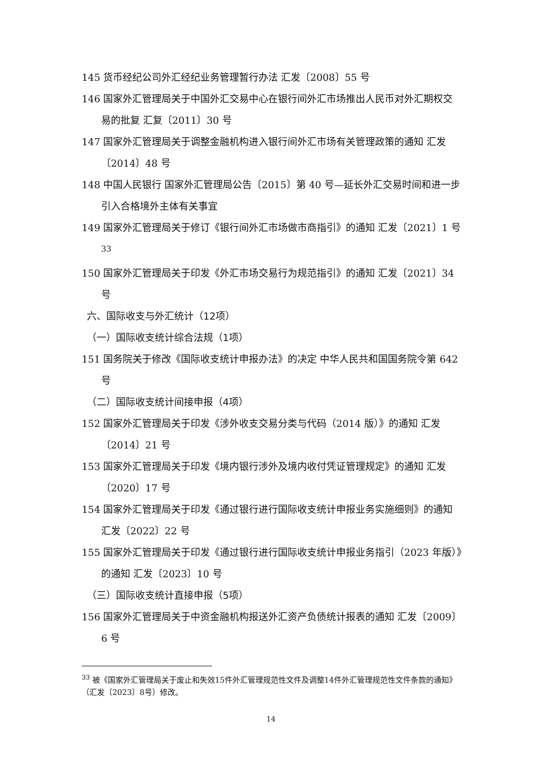145 货币经纪公司外汇经纪业务管理暂行办法 汇发〔2008〕55 号
146 国家外汇管理局关于中国外汇交易中心在银行间外汇市场推出人民币对外汇期权交易的批复 汇复〔2011〕30 号
147 国家外汇管理局关于调整金融机构进入银行间外汇市场有关管理政策的通知 汇发〔2014〕48 号
148 中国人民银行 国家外汇管理局公告〔2015〕第 40 号—延长外汇交易时间和进一步引入合格境外主体有关事宜
149 国家外汇管理局关于修订《银行间外汇市场做市商指引》的通知 汇发〔2021〕1 号<sup>33</sup>
150 国家外汇管理局关于印发《外汇市场交易行为规范指引》的通知 汇发〔2021〕34 号
六、国际收支与外汇统计（12项）
（一）国际收支统计综合法规（1项）
151 国务院关于修改《国际收支统计申报办法》的决定 中华人民共和国国务院令第 642 号
（二）国际收支统计间接申报（4项）
152 国家外汇管理局关于印发《涉外收支交易分类与代码（2014 版）》的通知 汇发〔2014〕21 号
153 国家外汇管理局关于印发《境内银行涉外及境内收付凭证管理规定》的通知 汇发〔2020〕17 号
154 国家外汇管理局关于印发《通过银行进行国际收支统计申报业务实施细则》的通知 汇发〔2022〕22 号
155 国家外汇管理局关于印发《通过银行进行国际收支统计申报业务指引（2023 年版）》的通知 汇发〔2023〕10 号
（三）国际收支统计直接申报（5项）
156 国家外汇管理局关于中资金融机构报送外汇资产负债统计报表的通知 汇发〔2009〕6 号
<sup>33</sup> 被《国家外汇管理局关于废止和失效15件外汇管理规范性文件及调整14件外汇管理规范性文件条款的通知》（汇发〔2023〕8号）修改。
14